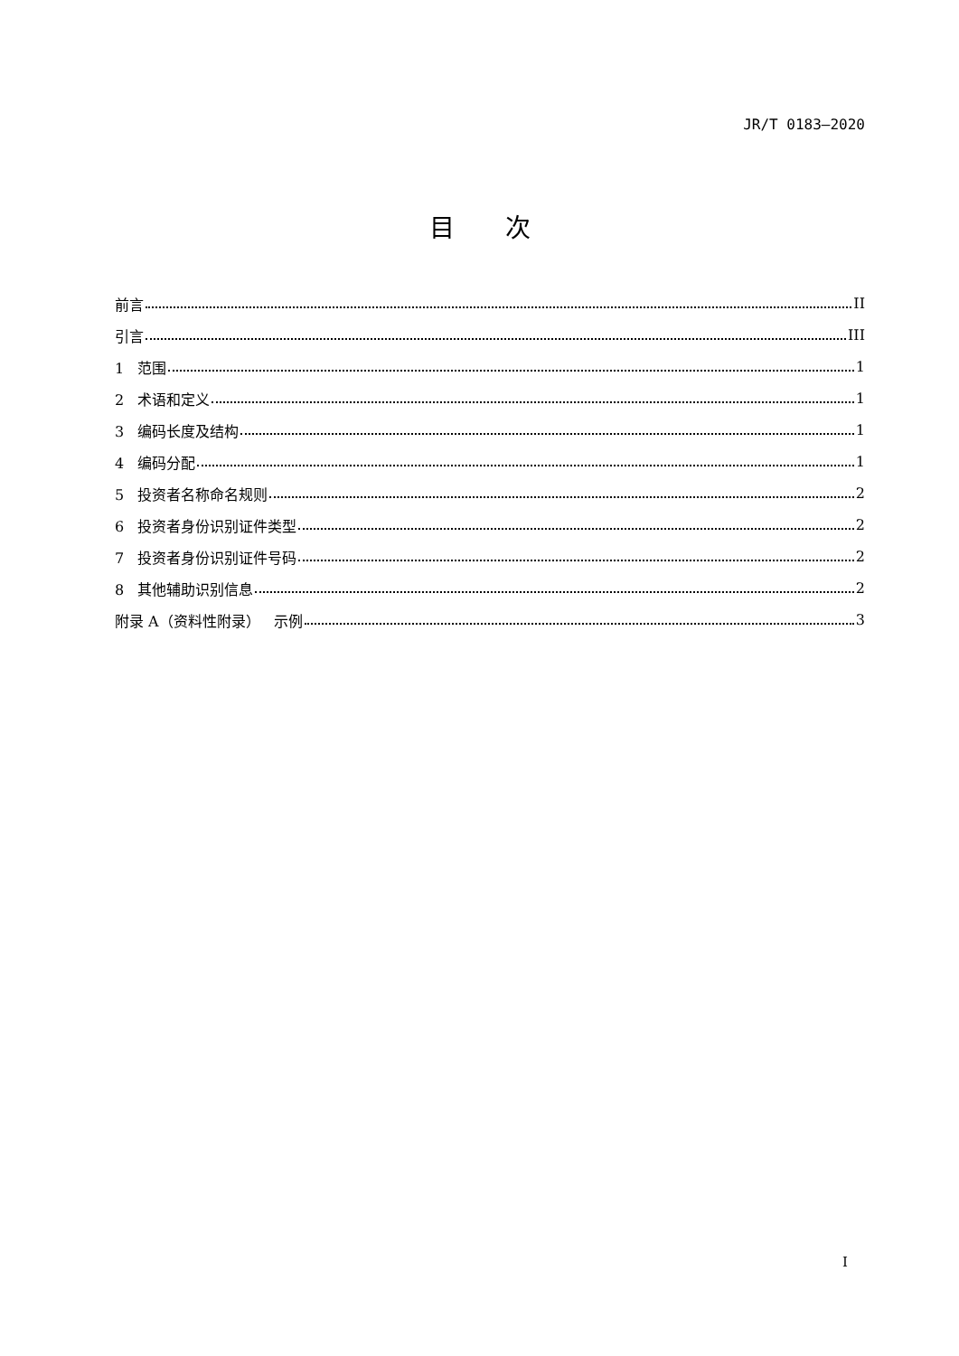JR/T 0183—2020
目次
前言 II
引言 III
1 范围 1
2 术语和定义 1
3 编码长度及结构 1
4 编码分配 1
5 投资者名称命名规则 2
6 投资者身份识别证件类型 2
7 投资者身份识别证件号码 2
8 其他辅助识别信息 2
附录 A（资料性附录） 示例 3
I